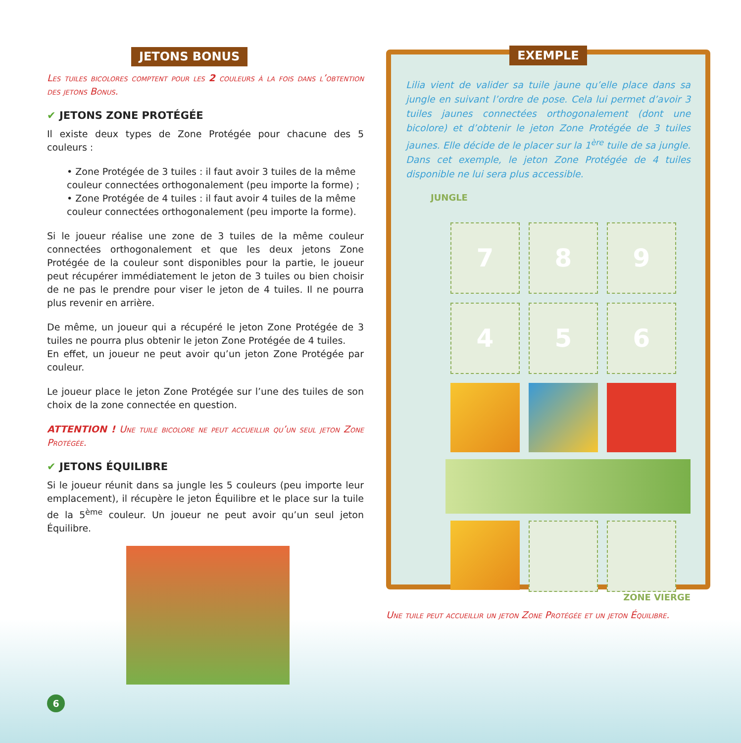JETONS BONUS
Les tuiles bicolores comptent pour les 2 couleurs à la fois dans l’obtention des jetons Bonus.
✔ JETONS ZONE PROTÉGÉE
Il existe deux types de Zone Protégée pour chacune des 5 couleurs :
• Zone Protégée de 3 tuiles : il faut avoir 3 tuiles de la même couleur connectées orthogonalement (peu importe la forme) ;
• Zone Protégée de 4 tuiles : il faut avoir 4 tuiles de la même couleur connectées orthogonalement (peu importe la forme).
Si le joueur réalise une zone de 3 tuiles de la même couleur connectées orthogonalement et que les deux jetons Zone Protégée de la couleur sont disponibles pour la partie, le joueur peut récupérer immédiatement le jeton de 3 tuiles ou bien choisir de ne pas le prendre pour viser le jeton de 4 tuiles. Il ne pourra plus revenir en arrière.
De même, un joueur qui a récupéré le jeton Zone Protégée de 3 tuiles ne pourra plus obtenir le jeton Zone Protégée de 4 tuiles.
En effet, un joueur ne peut avoir qu’un jeton Zone Protégée par couleur.
Le joueur place le jeton Zone Protégée sur l’une des tuiles de son choix de la zone connectée en question.
ATTENTION ! Une tuile bicolore ne peut accueillir qu’un seul jeton Zone Protégée.
✔ JETONS ÉQUILIBRE
Si le joueur réunit dans sa jungle les 5 couleurs (peu importe leur emplacement), il récupère le jeton Équilibre et le place sur la tuile de la 5<sup>ème</sup> couleur. Un joueur ne peut avoir qu’un seul jeton Équilibre.
6
EXEMPLE
Lilia vient de valider sa tuile jaune qu’elle place dans sa jungle en suivant l’ordre de pose. Cela lui permet d’avoir 3 tuiles jaunes connectées orthogonalement (dont une bicolore) et d’obtenir le jeton Zone Protégée de 3 tuiles jaunes. Elle décide de le placer sur la 1<sup>ère</sup> tuile de sa jungle. Dans cet exemple, le jeton Zone Protégée de 4 tuiles disponible ne lui sera plus accessible.
JUNGLE
7
8
9
4
5
6
ZONE VIERGE
Une tuile peut accueillir un jeton Zone Protégée et un jeton Équilibre.